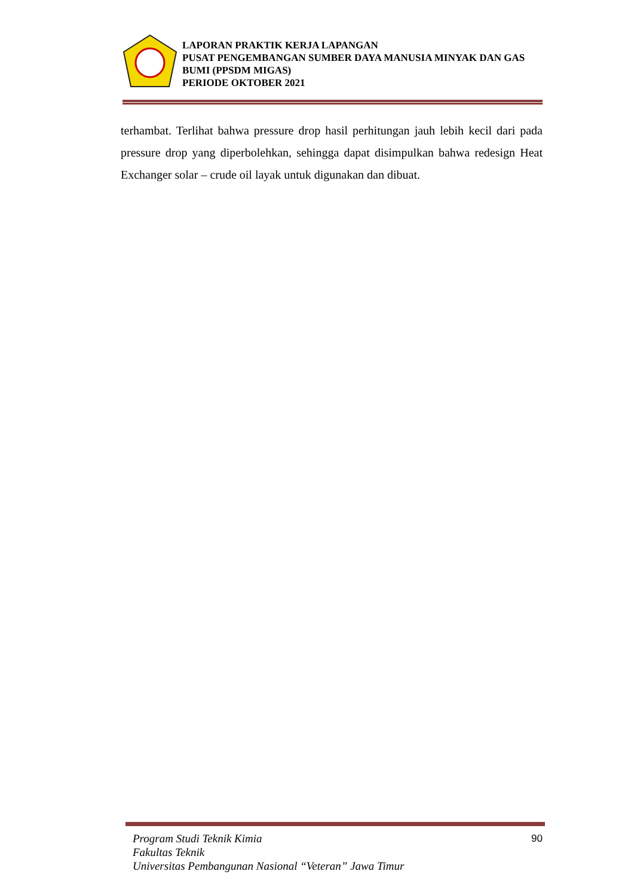LAPORAN PRAKTIK KERJA LAPANGAN
PUSAT PENGEMBANGAN SUMBER DAYA MANUSIA MINYAK DAN GAS BUMI (PPSDM MIGAS)
PERIODE OKTOBER 2021
terhambat. Terlihat bahwa pressure drop hasil perhitungan jauh lebih kecil dari pada pressure drop yang diperbolehkan, sehingga dapat disimpulkan bahwa redesign Heat Exchanger solar – crude oil layak untuk digunakan dan dibuat.
Program Studi Teknik Kimia
Fakultas Teknik
Universitas Pembangunan Nasional “Veteran” Jawa Timur
90